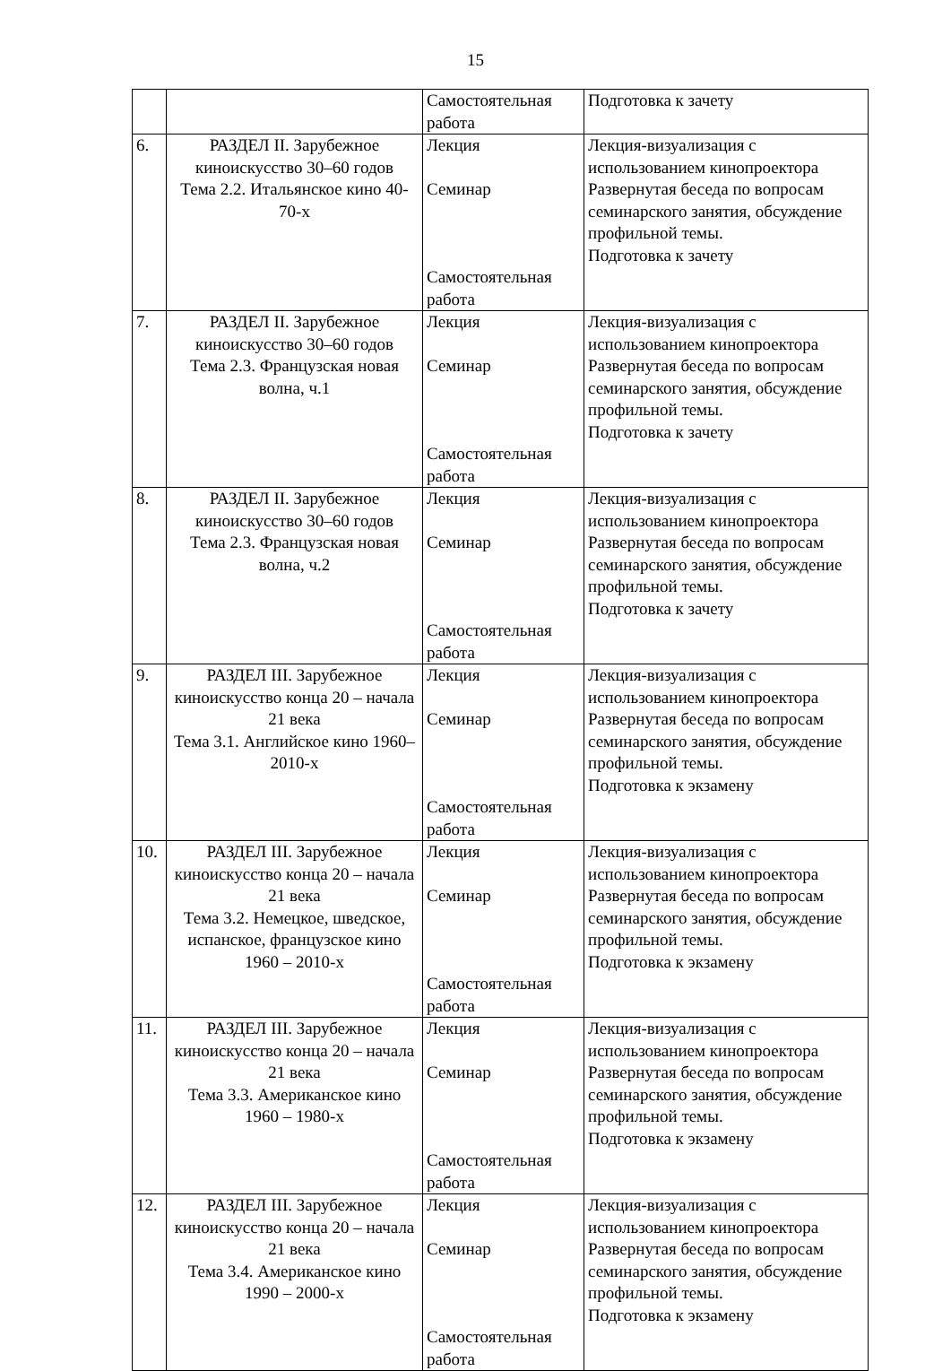15
| | | Самостоятельная работа | Подготовка к зачету |
| 6. | РАЗДЕЛ II. Зарубежное киноискусство 30–60 годов Тема 2.2. Итальянское кино 40-70-х | Лекция Семинар Самостоятельная работа | Лекция-визуализация с использованием кинопроектора Развернутая беседа по вопросам семинарского занятия, обсуждение профильной темы. Подготовка к зачету |
| 7. | РАЗДЕЛ II. Зарубежное киноискусство 30–60 годов Тема 2.3. Французская новая волна, ч.1 | Лекция Семинар Самостоятельная работа | Лекция-визуализация с использованием кинопроектора Развернутая беседа по вопросам семинарского занятия, обсуждение профильной темы. Подготовка к зачету |
| 8. | РАЗДЕЛ II. Зарубежное киноискусство 30–60 годов Тема 2.3. Французская новая волна, ч.2 | Лекция Семинар Самостоятельная работа | Лекция-визуализация с использованием кинопроектора Развернутая беседа по вопросам семинарского занятия, обсуждение профильной темы. Подготовка к зачету |
| 9. | РАЗДЕЛ III. Зарубежное киноискусство конца 20 – начала 21 века Тема 3.1. Английское кино 1960–2010-х | Лекция Семинар Самостоятельная работа | Лекция-визуализация с использованием кинопроектора Развернутая беседа по вопросам семинарского занятия, обсуждение профильной темы. Подготовка к экзамену |
| 10. | РАЗДЕЛ III. Зарубежное киноискусство конца 20 – начала 21 века Тема 3.2. Немецкое, шведское, испанское, французское кино 1960 – 2010-х | Лекция Семинар Самостоятельная работа | Лекция-визуализация с использованием кинопроектора Развернутая беседа по вопросам семинарского занятия, обсуждение профильной темы. Подготовка к экзамену |
| 11. | РАЗДЕЛ III. Зарубежное киноискусство конца 20 – начала 21 века Тема 3.3. Американское кино 1960 – 1980-х | Лекция Семинар Самостоятельная работа | Лекция-визуализация с использованием кинопроектора Развернутая беседа по вопросам семинарского занятия, обсуждение профильной темы. Подготовка к экзамену |
| 12. | РАЗДЕЛ III. Зарубежное киноискусство конца 20 – начала 21 века Тема 3.4. Американское кино 1990 – 2000-х | Лекция Семинар Самостоятельная работа | Лекция-визуализация с использованием кинопроектора Развернутая беседа по вопросам семинарского занятия, обсуждение профильной темы. Подготовка к экзамену |